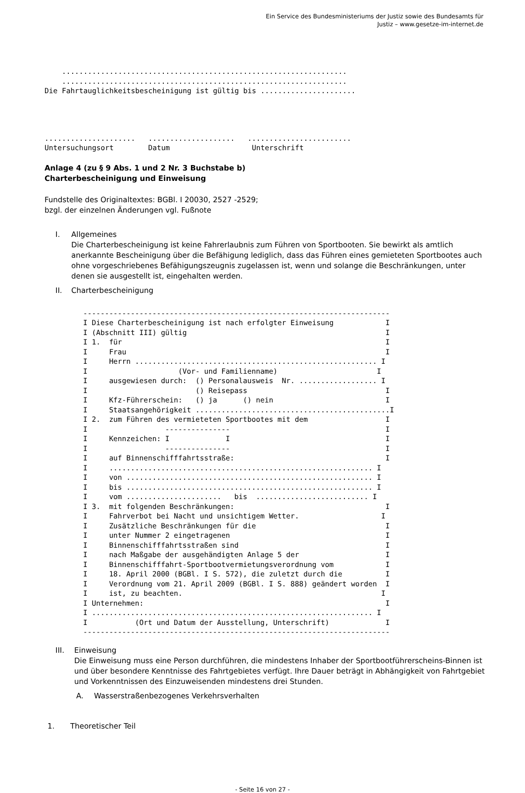Ein Service des Bundesministeriums der Justiz sowie des Bundesamts für
Justiz – www.gesetze-im-internet.de
    ..................................................................
    ..................................................................
Die Fahrtauglichkeitsbescheinigung ist gültig bis ......................
.....................   ....................   ........................
Untersuchungsort        Datum                   Unterschrift
Anlage 4 (zu § 9 Abs. 1 und 2 Nr. 3 Buchstabe b)
Charterbescheinigung und Einweisung
Fundstelle des Originaltextes: BGBl. I 20030, 2527 -2529;
bzgl. der einzelnen Änderungen vgl. Fußnote
I. Allgemeines
Die Charterbescheinigung ist keine Fahrerlaubnis zum Führen von Sportbooten. Sie bewirkt als amtlich anerkannte Bescheinigung über die Befähigung lediglich, dass das Führen eines gemieteten Sportbootes auch ohne vorgeschriebenes Befähigungszeugnis zugelassen ist, wenn und solange die Beschränkungen, unter denen sie ausgestellt ist, eingehalten werden.
II. Charterbescheinigung
-----------------------------------------------------------------------
I Diese Charterbescheinigung ist nach erfolgter Einweisung            I
I (Abschnitt III) gültig                                              I
I 1.  für                                                             I
I     Frau                                                            I
I     Herrn ........................................................ I
I                     (Vor- und Familienname)                       I
I     ausgewiesen durch:  () Personalausweis  Nr. .................. I
I                         () Reisepass                                I
I     Kfz-Führerschein:   () ja      () nein                          I
I     Staatsangehörigkeit .............................................I
I 2.  zum Führen des vermieteten Sportbootes mit dem                  I
I                  ---------------                                    I
I     Kennzeichen: I             I                                    I
I                  ---------------                                    I
I     auf Binnenschifffahrtsstraße:                                   I
I     ............................................................. I
I     von ......................................................... I
I     bis ......................................................... I
I     vom ......................   bis  .......................... I
I 3.  mit folgenden Beschränkungen:                                   I
I     Fahrverbot bei Nacht und unsichtigem Wetter.                   I
I     Zusätzliche Beschränkungen für die                              I
I     unter Nummer 2 eingetragenen                                    I
I     Binnenschifffahrtsstraßen sind                                  I
I     nach Maßgabe der ausgehändigten Anlage 5 der                    I
I     Binnenschifffahrt-Sportbootvermietungsverordnung vom            I
I     18. April 2000 (BGBl. I S. 572), die zuletzt durch die          I
I     Verordnung vom 21. April 2009 (BGBl. I S. 888) geändert worden  I
I     ist, zu beachten.                                              I
I Unternehmen:                                                        I
I ................................................................. I
I           (Ort und Datum der Ausstellung, Unterschrift)             I
-----------------------------------------------------------------------
III. Einweisung
Die Einweisung muss eine Person durchführen, die mindestens Inhaber der Sportbootführerscheins-Binnen ist und über besondere Kenntnisse des Fahrtgebietes verfügt. Ihre Dauer beträgt in Abhängigkeit von Fahrtgebiet und Vorkenntnissen des Einzuweisenden mindestens drei Stunden.
A. Wasserstraßenbezogenes Verkehrsverhalten
1. Theoretischer Teil
- Seite 16 von 27 -